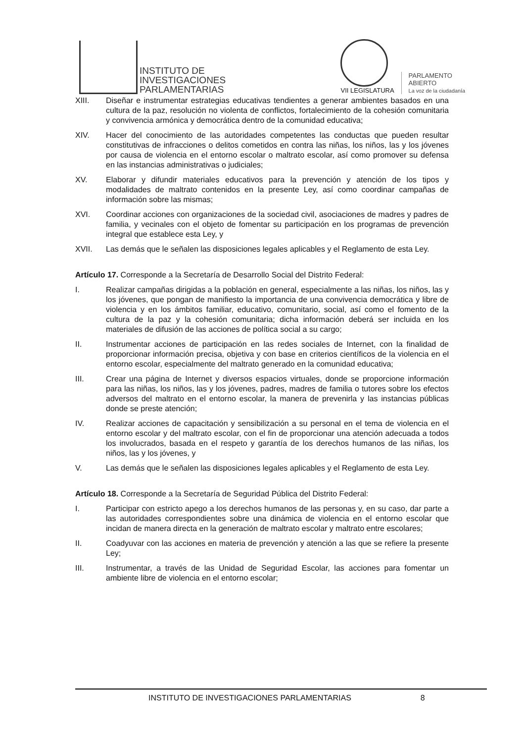INSTITUTO DE
INVESTIGACIONES
PARLAMENTARIAS
VII LEGISLATURA
PARLAMENTO
ABIERTO
La voz de la ciudadanía
XIII. Diseñar e instrumentar estrategias educativas tendientes a generar ambientes basados en una cultura de la paz, resolución no violenta de conflictos, fortalecimiento de la cohesión comunitaria y convivencia armónica y democrática dentro de la comunidad educativa;
XIV. Hacer del conocimiento de las autoridades competentes las conductas que pueden resultar constitutivas de infracciones o delitos cometidos en contra las niñas, los niños, las y los jóvenes por causa de violencia en el entorno escolar o maltrato escolar, así como promover su defensa en las instancias administrativas o judiciales;
XV. Elaborar y difundir materiales educativos para la prevención y atención de los tipos y modalidades de maltrato contenidos en la presente Ley, así como coordinar campañas de información sobre las mismas;
XVI. Coordinar acciones con organizaciones de la sociedad civil, asociaciones de madres y padres de familia, y vecinales con el objeto de fomentar su participación en los programas de prevención integral que establece esta Ley, y
XVII. Las demás que le señalen las disposiciones legales aplicables y el Reglamento de esta Ley.
Artículo 17. Corresponde a la Secretaría de Desarrollo Social del Distrito Federal:
I. Realizar campañas dirigidas a la población en general, especialmente a las niñas, los niños, las y los jóvenes, que pongan de manifiesto la importancia de una convivencia democrática y libre de violencia y en los ámbitos familiar, educativo, comunitario, social, así como el fomento de la cultura de la paz y la cohesión comunitaria; dicha información deberá ser incluida en los materiales de difusión de las acciones de política social a su cargo;
II. Instrumentar acciones de participación en las redes sociales de Internet, con la finalidad de proporcionar información precisa, objetiva y con base en criterios científicos de la violencia en el entorno escolar, especialmente del maltrato generado en la comunidad educativa;
III. Crear una página de Internet y diversos espacios virtuales, donde se proporcione información para las niñas, los niños, las y los jóvenes, padres, madres de familia o tutores sobre los efectos adversos del maltrato en el entorno escolar, la manera de prevenirla y las instancias públicas donde se preste atención;
IV. Realizar acciones de capacitación y sensibilización a su personal en el tema de violencia en el entorno escolar y del maltrato escolar, con el fin de proporcionar una atención adecuada a todos los involucrados, basada en el respeto y garantía de los derechos humanos de las niñas, los niños, las y los jóvenes, y
V. Las demás que le señalen las disposiciones legales aplicables y el Reglamento de esta Ley.
Artículo 18. Corresponde a la Secretaría de Seguridad Pública del Distrito Federal:
I. Participar con estricto apego a los derechos humanos de las personas y, en su caso, dar parte a las autoridades correspondientes sobre una dinámica de violencia en el entorno escolar que incidan de manera directa en la generación de maltrato escolar y maltrato entre escolares;
II. Coadyuvar con las acciones en materia de prevención y atención a las que se refiere la presente Ley;
III. Instrumentar, a través de las Unidad de Seguridad Escolar, las acciones para fomentar un ambiente libre de violencia en el entorno escolar;
INSTITUTO DE INVESTIGACIONES PARLAMENTARIAS 8